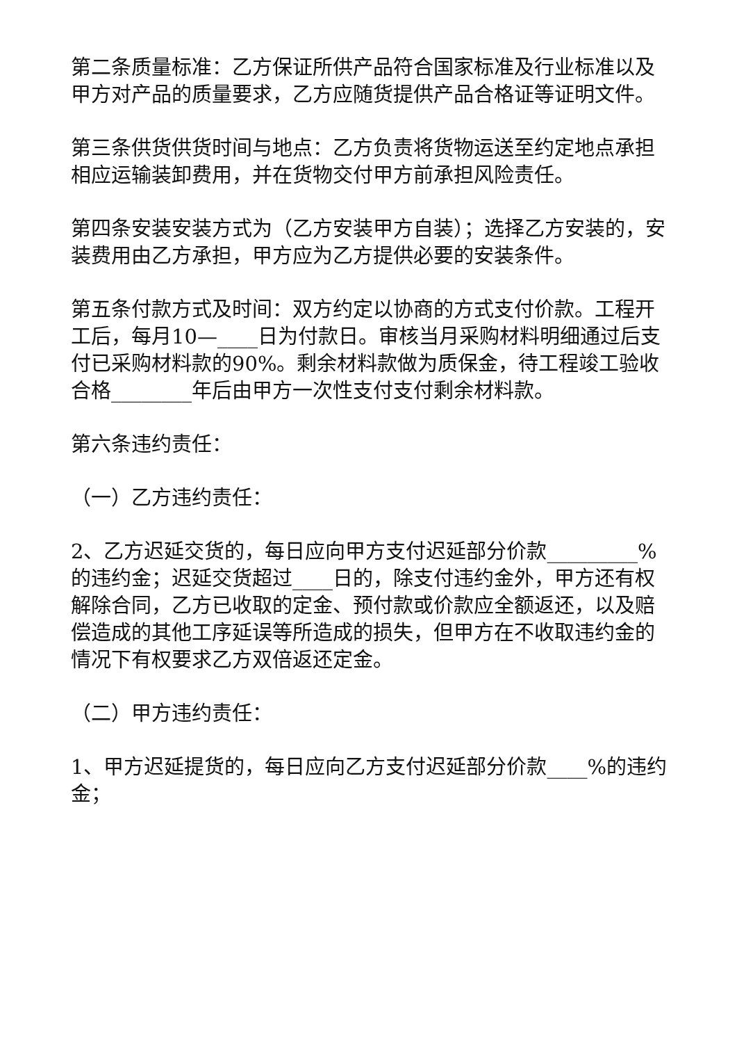第二条质量标准：乙方保证所供产品符合国家标准及行业标准以及甲方对产品的质量要求，乙方应随货提供产品合格证等证明文件。
第三条供货供货时间与地点：乙方负责将货物运送至约定地点承担相应运输装卸费用，并在货物交付甲方前承担风险责任。
第四条安装安装方式为（乙方安装甲方自装）；选择乙方安装的，安装费用由乙方承担，甲方应为乙方提供必要的安装条件。
第五条付款方式及时间：双方约定以协商的方式支付价款。工程开工后，每月10—____日为付款日。审核当月采购材料明细通过后支付已采购材料款的90%。剩余材料款做为质保金，待工程竣工验收合格________年后由甲方一次性支付支付剩余材料款。
第六条违约责任：
（一）乙方违约责任：
2、乙方迟延交货的，每日应向甲方支付迟延部分价款_________%的违约金；迟延交货超过____日的，除支付违约金外，甲方还有权解除合同，乙方已收取的定金、预付款或价款应全额返还，以及赔偿造成的其他工序延误等所造成的损失，但甲方在不收取违约金的情况下有权要求乙方双倍返还定金。
（二）甲方违约责任：
1、甲方迟延提货的，每日应向乙方支付迟延部分价款____%的违约金；